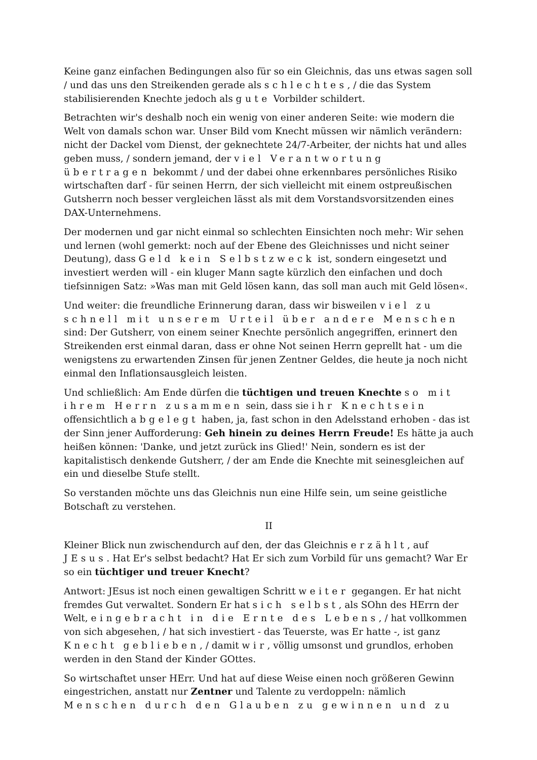Keine ganz einfachen Bedingungen also für so ein Gleichnis, das uns etwas sagen soll / und das uns den Streikenden gerade als schlechtes, / die das System stabilisierenden Knechte jedoch als gute Vorbilder schildert.
Betrachten wir's deshalb noch ein wenig von einer anderen Seite: wie modern die Welt von damals schon war. Unser Bild vom Knecht müssen wir nämlich verändern: nicht der Dackel vom Dienst, der geknechtete 24/7-Arbeiter, der nichts hat und alles geben muss, / sondern jemand, der viel Verantwortung übertragen bekommt / und der dabei ohne erkennbares persönliches Risiko wirtschaften darf - für seinen Herrn, der sich vielleicht mit einem ostpreußischen Gutsherrn noch besser vergleichen lässt als mit dem Vorstandsvorsitzenden eines DAX-Unternehmens.
Der modernen und gar nicht einmal so schlechten Einsichten noch mehr: Wir sehen und lernen (wohl gemerkt: noch auf der Ebene des Gleichnisses und nicht seiner Deutung), dass Geld kein Selbstzweck ist, sondern eingesetzt und investiert werden will - ein kluger Mann sagte kürzlich den einfachen und doch tiefsinnigen Satz: »Was man mit Geld lösen kann, das soll man auch mit Geld lösen«.
Und weiter: die freundliche Erinnerung daran, dass wir bisweilen viel zu schnell mit unserem Urteil über andere Menschen sind: Der Gutsherr, von einem seiner Knechte persönlich angegriffen, erinnert den Streikenden erst einmal daran, dass er ohne Not seinen Herrn geprellt hat - um die wenigstens zu erwartenden Zinsen für jenen Zentner Geldes, die heute ja noch nicht einmal den Inflationsausgleich leisten.
Und schließlich: Am Ende dürfen die tüchtigen und treuen Knechte so mit ihrem Herrn zusammen sein, dass sie ihr Knechtsein offensichtlich abgelegt haben, ja, fast schon in den Adelsstand erhoben - das ist der Sinn jener Aufforderung: Geh hinein zu deines Herrn Freude! Es hätte ja auch heißen können: 'Danke, und jetzt zurück ins Glied!' Nein, sondern es ist der kapitalistisch denkende Gutsherr, / der am Ende die Knechte mit seinesgleichen auf ein und dieselbe Stufe stellt.
So verstanden möchte uns das Gleichnis nun eine Hilfe sein, um seine geistliche Botschaft zu verstehen.
II
Kleiner Blick nun zwischendurch auf den, der das Gleichnis erzählt, auf JEsus. Hat Er's selbst bedacht? Hat Er sich zum Vorbild für uns gemacht? War Er so ein tüchtiger und treuer Knecht?
Antwort: JEsus ist noch einen gewaltigen Schritt weiter gegangen. Er hat nicht fremdes Gut verwaltet. Sondern Er hat sich selbst, als SOhn des HErrn der Welt, eingebracht in die Ernte des Lebens, / hat vollkommen von sich abgesehen, / hat sich investiert - das Teuerste, was Er hatte -, ist ganz Knecht geblieben, / damit wir, völlig umsonst und grundlos, erhoben werden in den Stand der Kinder GOttes.
So wirtschaftet unser HErr. Und hat auf diese Weise einen noch größeren Gewinn eingestrichen, anstatt nur Zentner und Talente zu verdoppeln: nämlich Menschen durch den Glauben zu gewinnen und zu